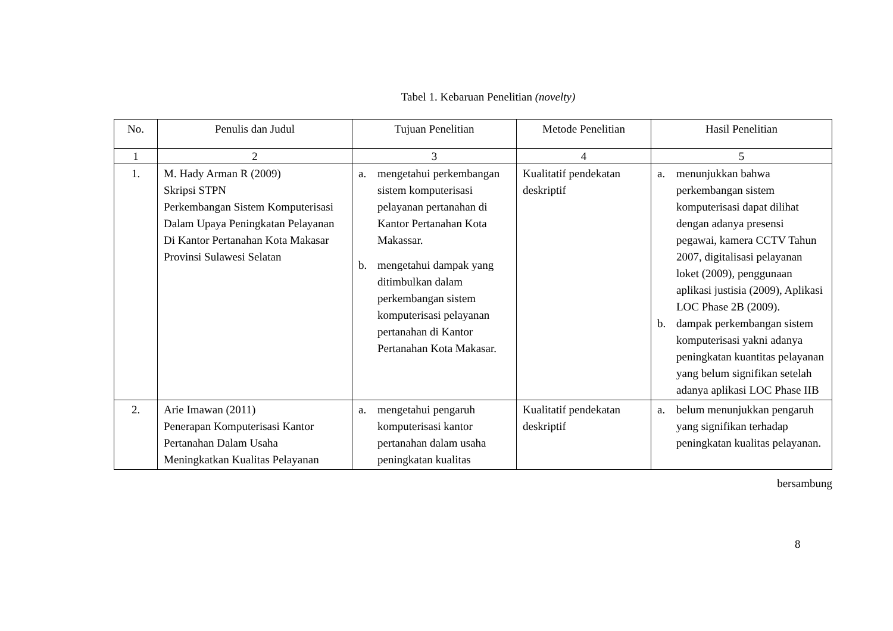Tabel 1. Kebaruan Penelitian (novelty)
| No. | Penulis dan Judul | Tujuan Penelitian | Metode Penelitian | Hasil Penelitian |
| --- | --- | --- | --- | --- |
| 1 | 2 | 3 | 4 | 5 |
| 1. | M. Hady Arman R (2009) Skripsi STPN Perkembangan Sistem Komputerisasi Dalam Upaya Peningkatan Pelayanan Di Kantor Pertanahan Kota Makasar Provinsi Sulawesi Selatan | a. mengetahui perkembangan sistem komputerisasi pelayanan pertanahan di Kantor Pertanahan Kota Makassar. b. mengetahui dampak yang ditimbulkan dalam perkembangan sistem komputerisasi pelayanan pertanahan di Kantor Pertanahan Kota Makasar. | Kualitatif pendekatan deskriptif | a. menunjukkan bahwa perkembangan sistem komputerisasi dapat dilihat dengan adanya presensi pegawai, kamera CCTV Tahun 2007, digitalisasi pelayanan loket (2009), penggunaan aplikasi justisia (2009), Aplikasi LOC Phase 2B (2009). b. dampak perkembangan sistem komputerisasi yakni adanya peningkatan kuantitas pelayanan yang belum signifikan setelah adanya aplikasi LOC Phase IIB |
| 2. | Arie Imawan (2011) Penerapan Komputerisasi Kantor Pertanahan Dalam Usaha Meningkatkan Kualitas Pelayanan | a. mengetahui pengaruh komputerisasi kantor pertanahan dalam usaha peningkatan kualitas | Kualitatif pendekatan deskriptif | a. belum menunjukkan pengaruh yang signifikan terhadap peningkatan kualitas pelayanan. |
bersambung
8